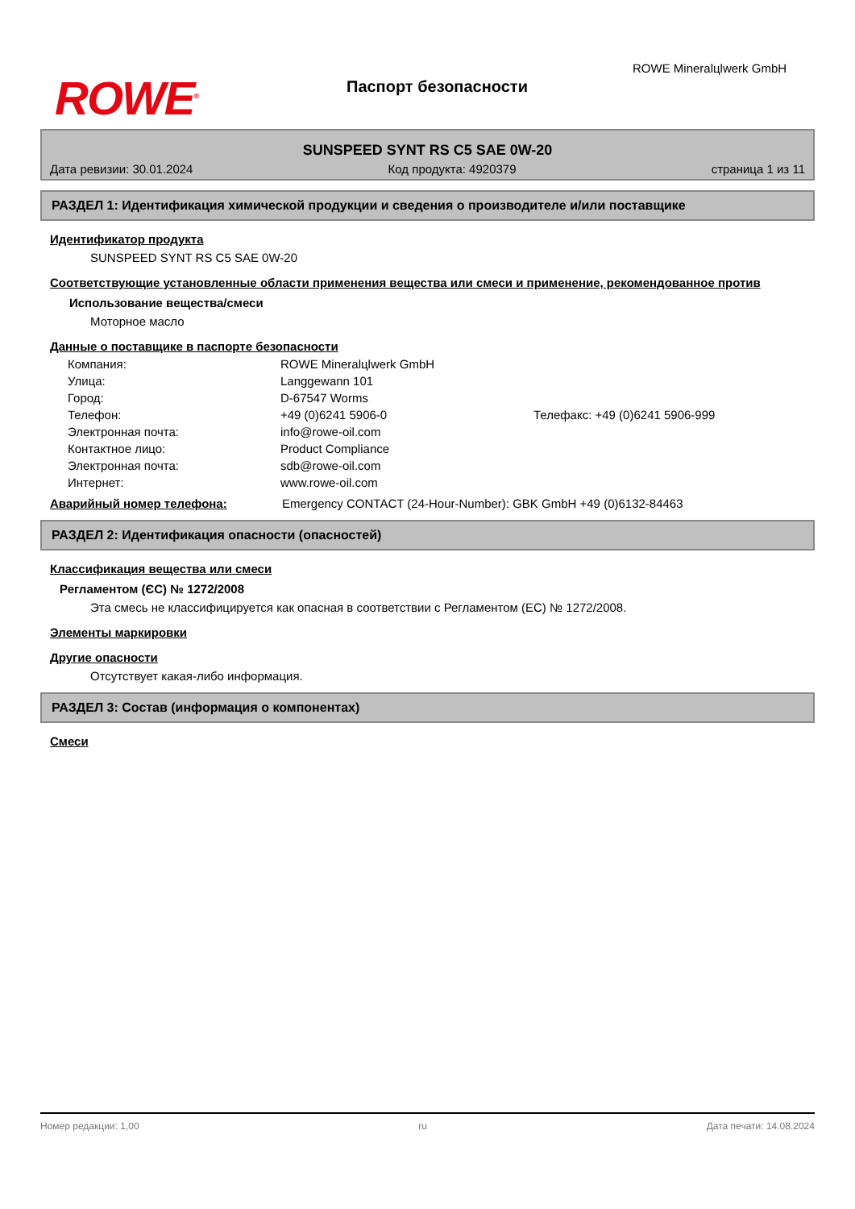ROWE<sup>®</sup> Паспорт безопасности
ROWE Mineralцlwerk GmbH
SUNSPEED SYNT RS C5 SAE 0W-20
Дата ревизии: 30.01.2024 Код продукта: 4920379 страница 1 из 11
РАЗДЕЛ 1: Идентификация химической продукции и сведения о производителе и/или поставщике
Идентификатор продукта
SUNSPEED SYNT RS C5 SAE 0W-20
Соответствующие установленные области применения вещества или смеси и применение, рекомендованное против
Использование вещества/смеси
Моторное масло
Данные о поставщике в паспорте безопасности
| Компания: | ROWE Mineralцlwerk GmbH | |
| Улица: | Langgewann 101 | |
| Город: | D-67547 Worms | |
| Телефон: | +49 (0)6241 5906-0 | Телефакс: +49 (0)6241 5906-999 |
| Электронная почта: | info@rowe-oil.com | |
| Контактное лицо: | Product Compliance | |
| Электронная почта: | sdb@rowe-oil.com | |
| Интернет: | www.rowe-oil.com | |
Аварийный номер телефона: Emergency CONTACT (24-Hour-Number): GBK GmbH +49 (0)6132-84463
РАЗДЕЛ 2: Идентификация опасности (опасностей)
Классификация вещества или смеси
Регламентом (ЄС) № 1272/2008
Эта смесь не классифицируется как опасная в соответствии с Регламентом (ЕС) № 1272/2008.
Элементы маркировки
Другие опасности
Отсутствует какая-либо информация.
РАЗДЕЛ 3: Состав (информация о компонентах)
Смеси
Номер редакции: 1,00 ru Дата печати: 14.08.2024